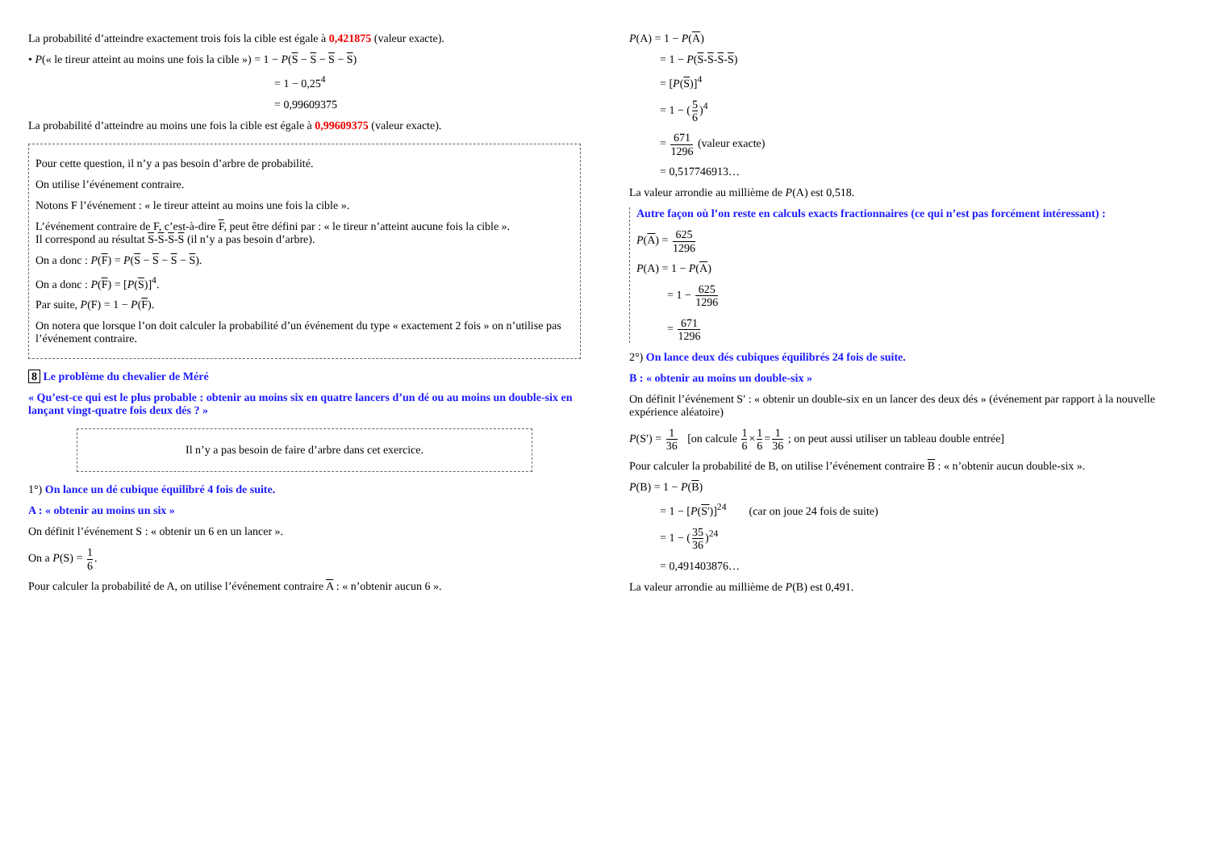La probabilité d’atteindre exactement trois fois la cible est égale à 0,421875 (valeur exacte).
• P(« le tireur atteint au moins une fois la cible ») = 1 − P(S − S − S − S)
= 1 − 0,25<sup>4</sup>
= 0,99609375
La probabilité d’atteindre au moins une fois la cible est égale à 0,99609375 (valeur exacte).
Pour cette question, il n’y a pas besoin d’arbre de probabilité.
On utilise l’événement contraire.
Notons F l’événement : « le tireur atteint au moins une fois la cible ».
L’événement contraire de F, c’est-à-dire F, peut être défini par : « le tireur n’atteint aucune fois la cible ».
Il correspond au résultat S-S-S-S (il n’y a pas besoin d’arbre).
On a donc : P(F) = P(S − S − S − S).
On a donc : P(F) = [P(S)]<sup>4</sup>.
Par suite, P(F) = 1 − P(F).
On notera que lorsque l’on doit calculer la probabilité d’un événement du type « exactement 2 fois » on n’utilise pas l’événement contraire.
8 Le problème du chevalier de Méré
« Qu’est-ce qui est le plus probable : obtenir au moins six en quatre lancers d’un dé ou au moins un double-six en lançant vingt-quatre fois deux dés ? »
Il n’y a pas besoin de faire d’arbre dans cet exercice.
1°) On lance un dé cubique équilibré 4 fois de suite.
A : « obtenir au moins un six »
On définit l’événement S : « obtenir un 6 en un lancer ».
On a P(S) = 1 6.
Pour calculer la probabilité de A, on utilise l’événement contraire A : « n’obtenir aucun 6 ».
P(A) = 1 − P(A)
= 1 − P(S-S-S-S)
= [P(S)]<sup>4</sup>
= 1 − (5 6)<sup>4</sup>
= 671 1296 (valeur exacte)
= 0,517746913…
La valeur arrondie au millième de P(A) est 0,518.
Autre façon où l’on reste en calculs exacts fractionnaires (ce qui n’est pas forcément intéressant) :
P(A) = 625 1296
P(A) = 1 − P(A)
= 1 − 625 1296
= 671 1296
2°) On lance deux dés cubiques équilibrés 24 fois de suite.
B : « obtenir au moins un double-six »
On définit l’événement S′ : « obtenir un double-six en un lancer des deux dés » (événement par rapport à la nouvelle expérience aléatoire)
P(S′) = 1 36 [on calcule 1 6×1 6=1 36 ; on peut aussi utiliser un tableau double entrée]
Pour calculer la probabilité de B, on utilise l’événement contraire B : « n’obtenir aucun double-six ».
P(B) = 1 − P(B)
= 1 − [P(S')]<sup>24</sup> (car on joue 24 fois de suite)
= 1 − (35 36)<sup>24</sup>
= 0,491403876…
La valeur arrondie au millième de P(B) est 0,491.